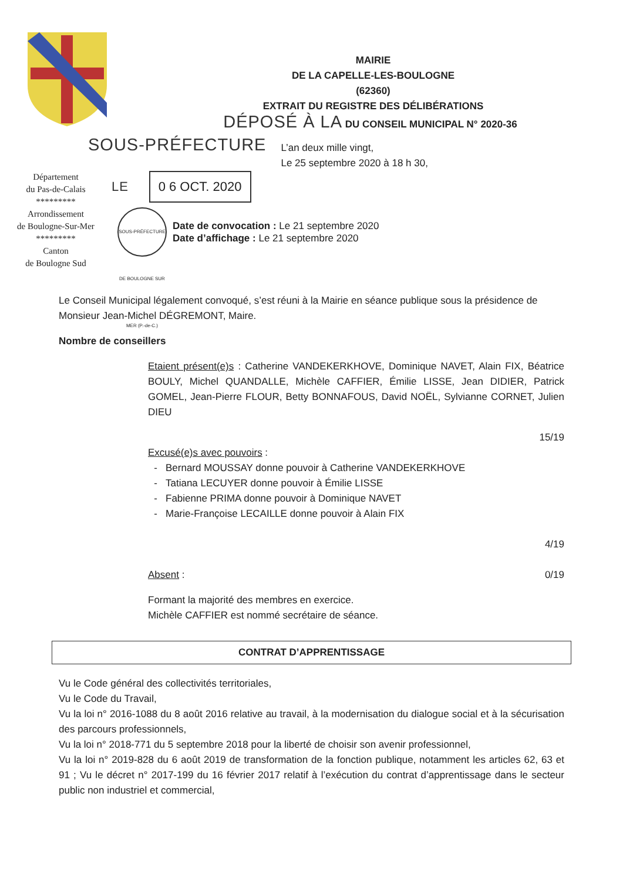MAIRIE
DE LA CAPELLE-LES-BOULOGNE
(62360)
EXTRAIT DU REGISTRE DES DÉLIBÉRATIONS
DÉPOSÉ À LA DU CONSEIL MUNICIPAL N° 2020-36
SOUS-PRÉFECTURE
L’an deux mille vingt,
Le 25 septembre 2020 à 18 h 30,
Département
du Pas-de-Calais
*********
Arrondissement
de Boulogne-Sur-Mer
*********
Canton
de Boulogne Sud
LE 0 6 OCT. 2020
SOUS-PRÉFECTURE DE BOULOGNE SUR MER (P.-de-C.)
Date de convocation : Le 21 septembre 2020
Date d’affichage : Le 21 septembre 2020
Le Conseil Municipal légalement convoqué, s’est réuni à la Mairie en séance publique sous la présidence de Monsieur Jean-Michel DÉGREMONT, Maire.
Nombre de conseillers
Etaient présent(e)s : Catherine VANDEKERKHOVE, Dominique NAVET, Alain FIX, Béatrice BOULY, Michel QUANDALLE, Michèle CAFFIER, Émilie LISSE, Jean DIDIER, Patrick GOMEL, Jean-Pierre FLOUR, Betty BONNAFOUS, David NOËL, Sylvianne CORNET, Julien DIEU
15/19
Excusé(e)s avec pouvoirs :
Bernard MOUSSAY donne pouvoir à Catherine VANDEKERKHOVE
Tatiana LECUYER donne pouvoir à Émilie LISSE
Fabienne PRIMA donne pouvoir à Dominique NAVET
Marie-Françoise LECAILLE donne pouvoir à Alain FIX
4/19
Absent : 0/19
Formant la majorité des membres en exercice.
Michèle CAFFIER est nommé secrétaire de séance.
CONTRAT D’APPRENTISSAGE
Vu le Code général des collectivités territoriales,
Vu le Code du Travail,
Vu la loi n° 2016-1088 du 8 août 2016 relative au travail, à la modernisation du dialogue social et à la sécurisation des parcours professionnels,
Vu la loi n° 2018-771 du 5 septembre 2018 pour la liberté de choisir son avenir professionnel,
Vu la loi n° 2019-828 du 6 août 2019 de transformation de la fonction publique, notamment les articles 62, 63 et 91 ; Vu le décret n° 2017-199 du 16 février 2017 relatif à l’exécution du contrat d’apprentissage dans le secteur public non industriel et commercial,